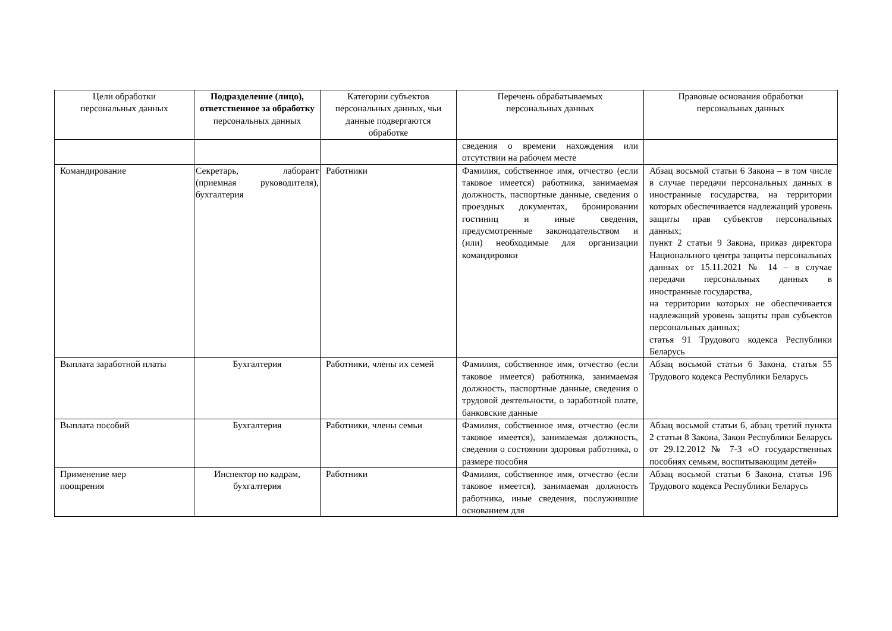| Цели обработки персональных данных | Подразделение (лицо), ответственное за обработку персональных данных | Категории субъектов персональных данных, чьи данные подвергаются обработке | Перечень обрабатываемых персональных данных | Правовые основания обработки персональных данных |
| --- | --- | --- | --- | --- |
| | | | сведения о времени нахождения или отсутствии на рабочем месте | |
| Командирование | Секретарь, лаборант (приемная руководителя), бухгалтерия | Работники | Фамилия, собственное имя, отчество (если таковое имеется) работника, занимаемая должность, паспортные данные, сведения о проездных документах, бронировании гостиниц и иные сведения, предусмотренные законодательством и (или) необходимые для организации командировки | Абзац восьмой статьи 6 Закона – в том числе в случае передачи персональных данных в иностранные государства, на территории которых обеспечивается надлежащий уровень защиты прав субъектов персональных данных; пункт 2 статьи 9 Закона, приказ директора Национального центра защиты персональных данных от 15.11.2021 № 14 – в случае передачи персональных данных в иностранные государства, на территории которых не обеспечивается надлежащий уровень защиты прав субъектов персональных данных; статья 91 Трудового кодекса Республики Беларусь |
| Выплата заработной платы | Бухгалтерия | Работники, члены их семей | Фамилия, собственное имя, отчество (если таковое имеется) работника, занимаемая должность, паспортные данные, сведения о трудовой деятельности, о заработной плате, банковские данные | Абзац восьмой статьи 6 Закона, статья 55 Трудового кодекса Республики Беларусь |
| Выплата пособий | Бухгалтерия | Работники, члены семьи | Фамилия, собственное имя, отчество (если таковое имеется), занимаемая должность, сведения о состоянии здоровья работника, о размере пособия | Абзац восьмой статьи 6, абзац третий пункта 2 статьи 8 Закона, Закон Республики Беларусь от 29.12.2012 № 7-З «О государственных пособиях семьям, воспитывающим детей» |
| Применение мер поощрения | Инспектор по кадрам, бухгалтерия | Работники | Фамилия, собственное имя, отчество (если таковое имеется), занимаемая должность работника, иные сведения, послужившие основанием для | Абзац восьмой статьи 6 Закона, статья 196 Трудового кодекса Республики Беларусь |